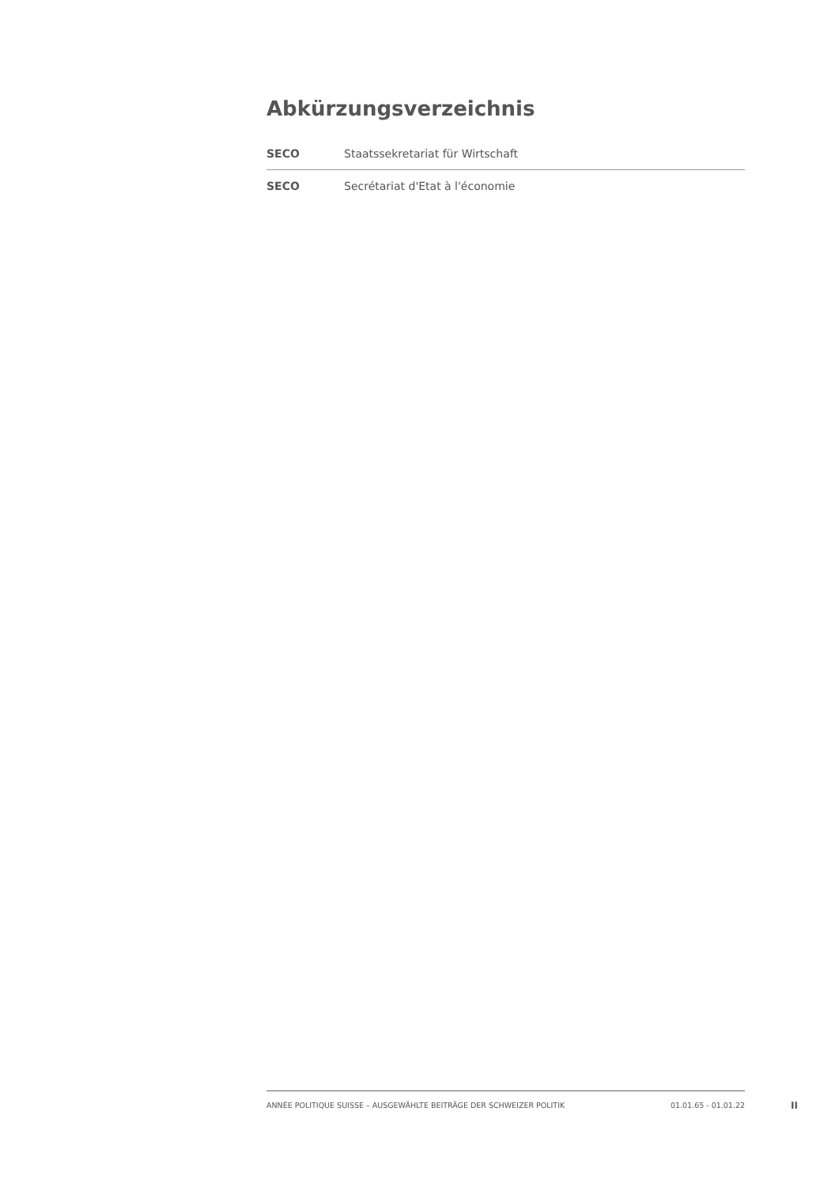Abkürzungsverzeichnis
| SECO | Staatssekretariat für Wirtschaft |
| SECO | Secrétariat d'Etat à l'économie |
ANNÉE POLITIQUE SUISSE – AUSGEWÄHLTE BEITRÄGE DER SCHWEIZER POLITIK 01.01.65 - 01.01.22
II